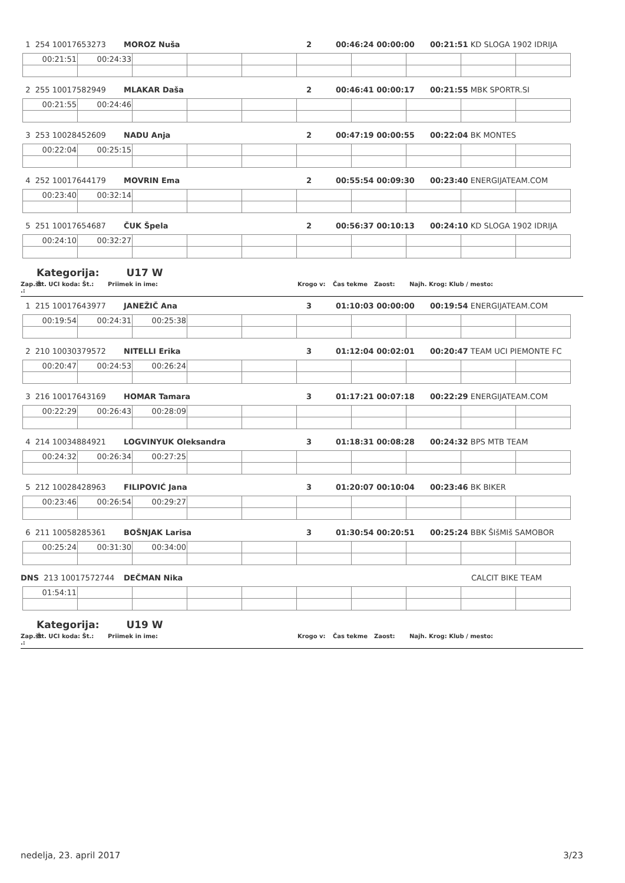1 254 10017653273 MOROZ Nuša 2 00:46:24 00:00:00 00:21:51 KD SLOGA 1902 IDRIJA
| 00:21:51 | 00:24:33 | | | | | | | | |
2 255 10017582949 MLAKAR Daša 2 00:46:41 00:00:17 00:21:55 MBK SPORTR.SI
| 00:21:55 | 00:24:46 | | | | | | | | |
3 253 10028452609 NADU Anja 2 00:47:19 00:00:55 00:22:04 BK MONTES
| 00:22:04 | 00:25:15 | | | | | | | | |
4 252 10017644179 MOVRIN Ema 2 00:55:54 00:09:30 00:23:40 ENERGIJATEAM.COM
| 00:23:40 | 00:32:14 | | | | | | | | |
5 251 10017654687 ČUK Špela 2 00:56:37 00:10:13 00:24:10 KD SLOGA 1902 IDRIJA
| 00:24:10 | 00:32:27 | | | | | | | | |
Kategorija: U17 W
Zap.št .: Št. UCI koda: Št.: Priimek in ime: Krogo v: Čas tekme Zaost: Najh. Krog: Klub / mesto:
1 215 10017643977 JANEŽIČ Ana 3 01:10:03 00:00:00 00:19:54 ENERGIJATEAM.COM
| 00:19:54 | 00:24:31 | 00:25:38 | | | | | | | |
2 210 10030379572 NITELLI Erika 3 01:12:04 00:02:01 00:20:47 TEAM UCI PIEMONTE FC
| 00:20:47 | 00:24:53 | 00:26:24 | | | | | | | |
3 216 10017643169 HOMAR Tamara 3 01:17:21 00:07:18 00:22:29 ENERGIJATEAM.COM
| 00:22:29 | 00:26:43 | 00:28:09 | | | | | | | |
4 214 10034884921 LOGVINYUK Oleksandra 3 01:18:31 00:08:28 00:24:32 BPS MTB TEAM
| 00:24:32 | 00:26:34 | 00:27:25 | | | | | | | |
5 212 10028428963 FILIPOVIĆ Jana 3 01:20:07 00:10:04 00:23:46 BK BIKER
| 00:23:46 | 00:26:54 | 00:29:27 | | | | | | | |
6 211 10058285361 BOŠNJAK Larisa 3 01:30:54 00:20:51 00:25:24 BBK ŠIšMIš SAMOBOR
| 00:25:24 | 00:31:30 | 00:34:00 | | | | | | | |
DNS 213 10017572744 DEČMAN Nika CALCIT BIKE TEAM
| 01:54:11 | | | | | | | | | |
Kategorija: U19 W
Zap.št .: Št. UCI koda: Št.: Priimek in ime: Krogo v: Čas tekme Zaost: Najh. Krog: Klub / mesto:
nedelja, 23. april 2017 3/23